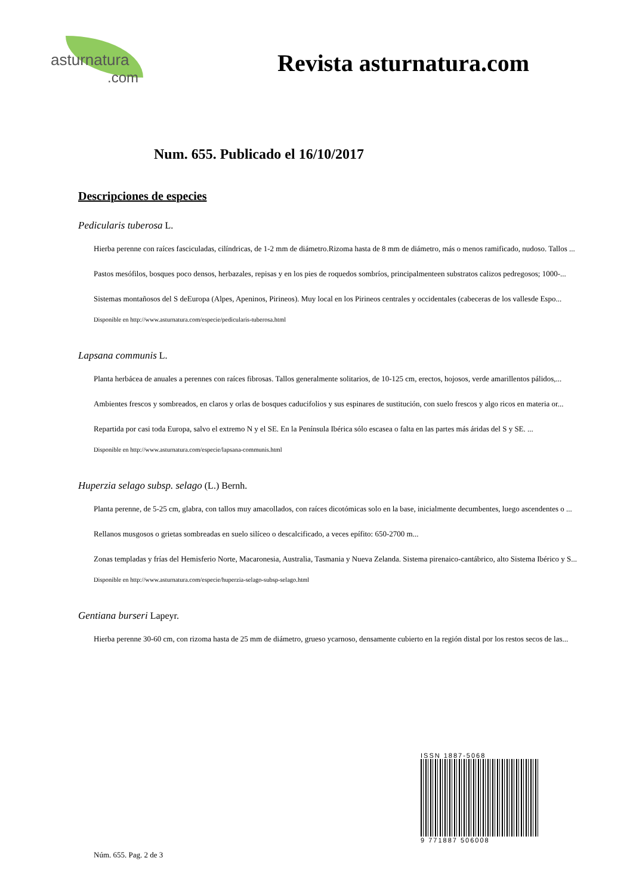asturnatura.com
Revista asturnatura.com
Num. 655. Publicado el 16/10/2017
Descripciones de especies
Pedicularis tuberosa L.
Hierba perenne con raíces fasciculadas, cilíndricas, de 1-2 mm de diámetro.Rizoma hasta de 8 mm de diámetro, más o menos ramificado, nudoso. Tallos ...
Pastos mesófilos, bosques poco densos, herbazales, repisas y en los pies de roquedos sombríos, principalmenteen substratos calizos pedregosos; 1000-...
Sistemas montañosos del S deEuropa (Alpes, Apeninos, Pirineos). Muy local en los Pirineos centrales y occidentales (cabeceras de los vallesde Espo...
Disponible en http://www.asturnatura.com/especie/pedicularis-tuberosa.html
Lapsana communis L.
Planta herbácea de anuales a perennes con raíces fibrosas. Tallos generalmente solitarios, de 10-125 cm, erectos, hojosos, verde amarillentos pálidos,...
Ambientes frescos y sombreados, en claros y orlas de bosques caducifolios y sus espinares de sustitución, con suelo frescos y algo ricos en materia or...
Repartida por casi toda Europa, salvo el extremo N y el SE. En la Península Ibérica sólo escasea o falta en las partes más áridas del S y SE. ...
Disponible en http://www.asturnatura.com/especie/lapsana-communis.html
Huperzia selago subsp. selago (L.) Bernh.
Planta perenne, de 5-25 cm, glabra, con tallos muy amacollados, con raíces dicotómicas solo en la base, inicialmente decumbentes, luego ascendentes o ...
Rellanos musgosos o grietas sombreadas en suelo silíceo o descalcificado, a veces epífito: 650-2700 m...
Zonas templadas y frías del Hemisferio Norte, Macaronesia, Australia, Tasmania y Nueva Zelanda. Sistema pirenaico-cantábrico, alto Sistema Ibérico y S...
Disponible en http://www.asturnatura.com/especie/huperzia-selago-subsp-selago.html
Gentiana burseri Lapeyr.
Hierba perenne 30-60 cm, con rizoma hasta de 25 mm de diámetro, grueso ycarnoso, densamente cubierto en la región distal por los restos secos de las...
ISSN 1887-5068
9 771887 506008
Núm. 655. Pag. 2 de 3